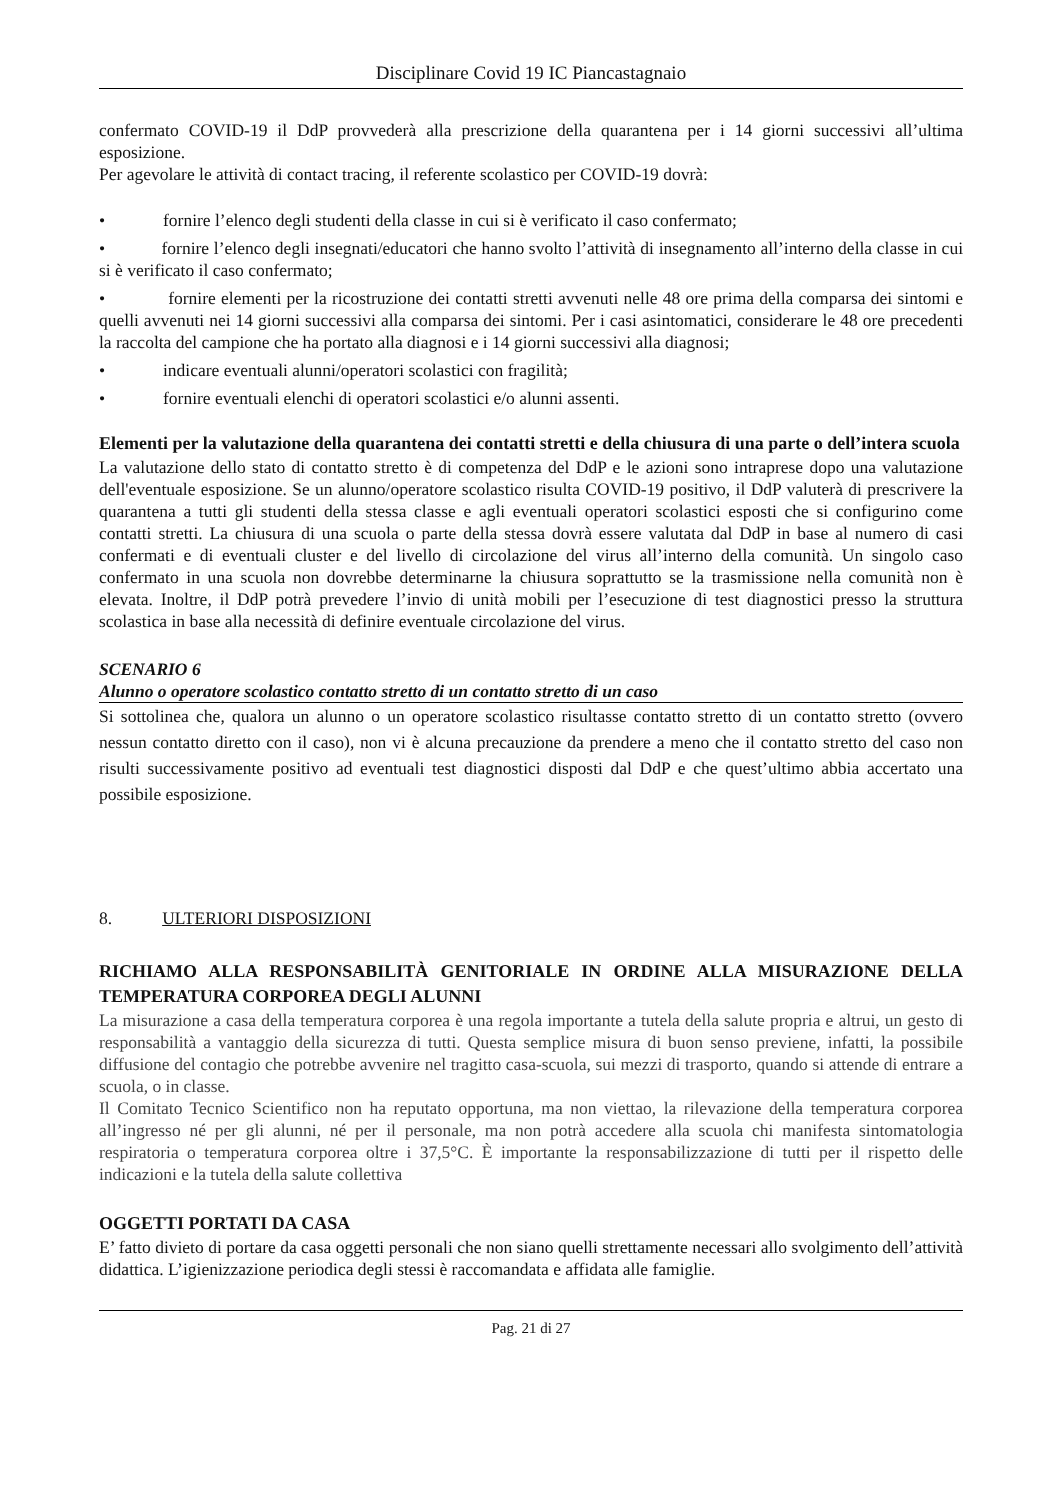Disciplinare Covid 19 IC Piancastagnaio
confermato COVID-19 il DdP provvederà alla prescrizione della quarantena per i 14 giorni successivi all’ultima esposizione.
Per agevolare le attività di contact tracing, il referente scolastico per COVID-19 dovrà:
• fornire l’elenco degli studenti della classe in cui si è verificato il caso confermato;
• fornire l’elenco degli insegnati/educatori che hanno svolto l’attività di insegnamento all’interno della classe in cui si è verificato il caso confermato;
• fornire elementi per la ricostruzione dei contatti stretti avvenuti nelle 48 ore prima della comparsa dei sintomi e quelli avvenuti nei 14 giorni successivi alla comparsa dei sintomi. Per i casi asintomatici, considerare le 48 ore precedenti la raccolta del campione che ha portato alla diagnosi e i 14 giorni successivi alla diagnosi;
• indicare eventuali alunni/operatori scolastici con fragilità;
• fornire eventuali elenchi di operatori scolastici e/o alunni assenti.
Elementi per la valutazione della quarantena dei contatti stretti e della chiusura di una parte o dell’intera scuola
La valutazione dello stato di contatto stretto è di competenza del DdP e le azioni sono intraprese dopo una valutazione dell'eventuale esposizione. Se un alunno/operatore scolastico risulta COVID-19 positivo, il DdP valuterà di prescrivere la quarantena a tutti gli studenti della stessa classe e agli eventuali operatori scolastici esposti che si configurino come contatti stretti. La chiusura di una scuola o parte della stessa dovrà essere valutata dal DdP in base al numero di casi confermati e di eventuali cluster e del livello di circolazione del virus all’interno della comunità. Un singolo caso confermato in una scuola non dovrebbe determinarne la chiusura soprattutto se la trasmissione nella comunità non è elevata. Inoltre, il DdP potrà prevedere l’invio di unità mobili per l’esecuzione di test diagnostici presso la struttura scolastica in base alla necessità di definire eventuale circolazione del virus.
SCENARIO 6
Alunno o operatore scolastico contatto stretto di un contatto stretto di un caso
Si sottolinea che, qualora un alunno o un operatore scolastico risultasse contatto stretto di un contatto stretto (ovvero nessun contatto diretto con il caso), non vi è alcuna precauzione da prendere a meno che il contatto stretto del caso non risulti successivamente positivo ad eventuali test diagnostici disposti dal DdP e che quest’ultimo abbia accertato una possibile esposizione.
8. ULTERIORI DISPOSIZIONI
RICHIAMO ALLA RESPONSABILITÀ GENITORIALE IN ORDINE ALLA MISURAZIONE DELLA TEMPERATURA CORPOREA DEGLI ALUNNI
La misurazione a casa della temperatura corporea è una regola importante a tutela della salute propria e altrui, un gesto di responsabilità a vantaggio della sicurezza di tutti. Questa semplice misura di buon senso previene, infatti, la possibile diffusione del contagio che potrebbe avvenire nel tragitto casa-scuola, sui mezzi di trasporto, quando si attende di entrare a scuola, o in classe.
Il Comitato Tecnico Scientifico non ha reputato opportuna, ma non viettao, la rilevazione della temperatura corporea all’ingresso né per gli alunni, né per il personale, ma non potrà accedere alla scuola chi manifesta sintomatologia respiratoria o temperatura corporea oltre i 37,5°C. È importante la responsabilizzazione di tutti per il rispetto delle indicazioni e la tutela della salute collettiva
OGGETTI PORTATI DA CASA
E’ fatto divieto di portare da casa oggetti personali che non siano quelli strettamente necessari allo svolgimento dell’attività didattica. L’igienizzazione periodica degli stessi è raccomandata e affidata alle famiglie.
Pag. 21 di 27